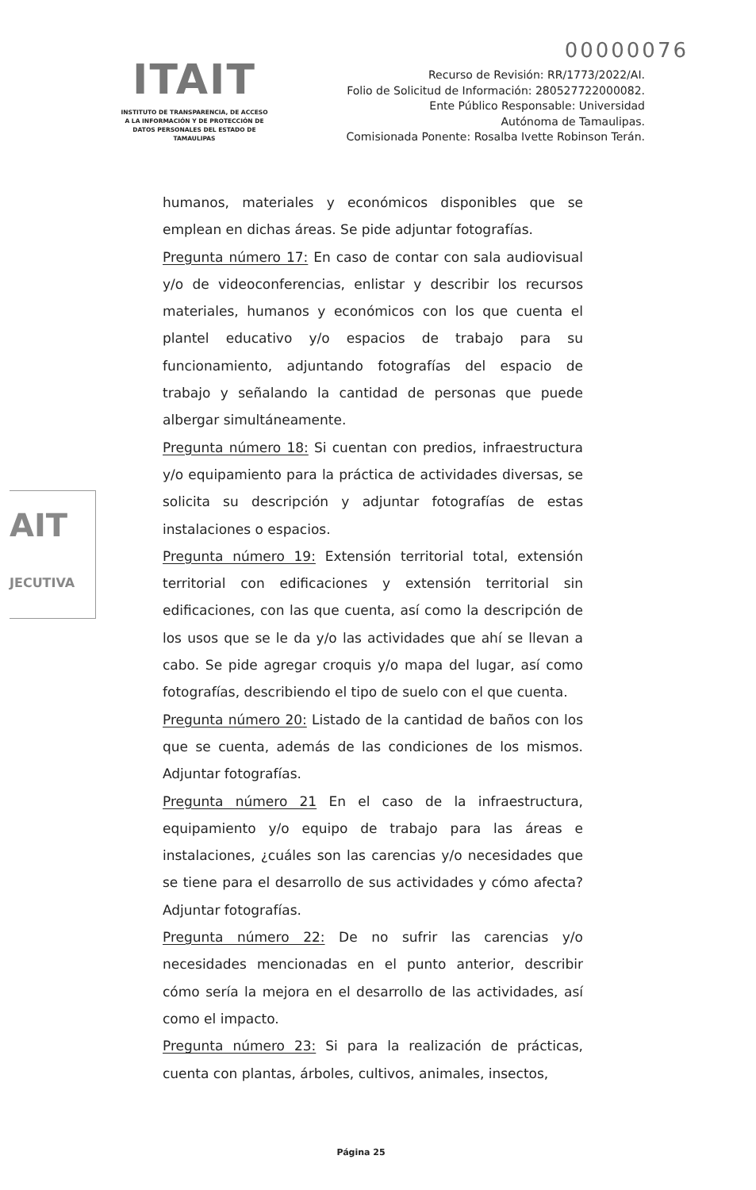00000076
ITAIT
INSTITUTO DE TRANSPARENCIA, DE ACCESO A LA INFORMACIÓN Y DE PROTECCIÓN DE DATOS PERSONALES DEL ESTADO DE TAMAULIPAS
Recurso de Revisión: RR/1773/2022/AI.
Folio de Solicitud de Información: 280527722000082.
Ente Público Responsable: Universidad
Autónoma de Tamaulipas.
Comisionada Ponente: Rosalba Ivette Robinson Terán.
AIT
JECUTIVA
humanos, materiales y económicos disponibles que se emplean en dichas áreas. Se pide adjuntar fotografías.
Pregunta número 17: En caso de contar con sala audiovisual y/o de videoconferencias, enlistar y describir los recursos materiales, humanos y económicos con los que cuenta el plantel educativo y/o espacios de trabajo para su funcionamiento, adjuntando fotografías del espacio de trabajo y señalando la cantidad de personas que puede albergar simultáneamente.
Pregunta número 18: Si cuentan con predios, infraestructura y/o equipamiento para la práctica de actividades diversas, se solicita su descripción y adjuntar fotografías de estas instalaciones o espacios.
Pregunta número 19: Extensión territorial total, extensión territorial con edificaciones y extensión territorial sin edificaciones, con las que cuenta, así como la descripción de los usos que se le da y/o las actividades que ahí se llevan a cabo. Se pide agregar croquis y/o mapa del lugar, así como fotografías, describiendo el tipo de suelo con el que cuenta.
Pregunta número 20: Listado de la cantidad de baños con los que se cuenta, además de las condiciones de los mismos. Adjuntar fotografías.
Pregunta número 21 En el caso de la infraestructura, equipamiento y/o equipo de trabajo para las áreas e instalaciones, ¿cuáles son las carencias y/o necesidades que se tiene para el desarrollo de sus actividades y cómo afecta? Adjuntar fotografías.
Pregunta número 22: De no sufrir las carencias y/o necesidades mencionadas en el punto anterior, describir cómo sería la mejora en el desarrollo de las actividades, así como el impacto.
Pregunta número 23: Si para la realización de prácticas, cuenta con plantas, árboles, cultivos, animales, insectos,
Página 25